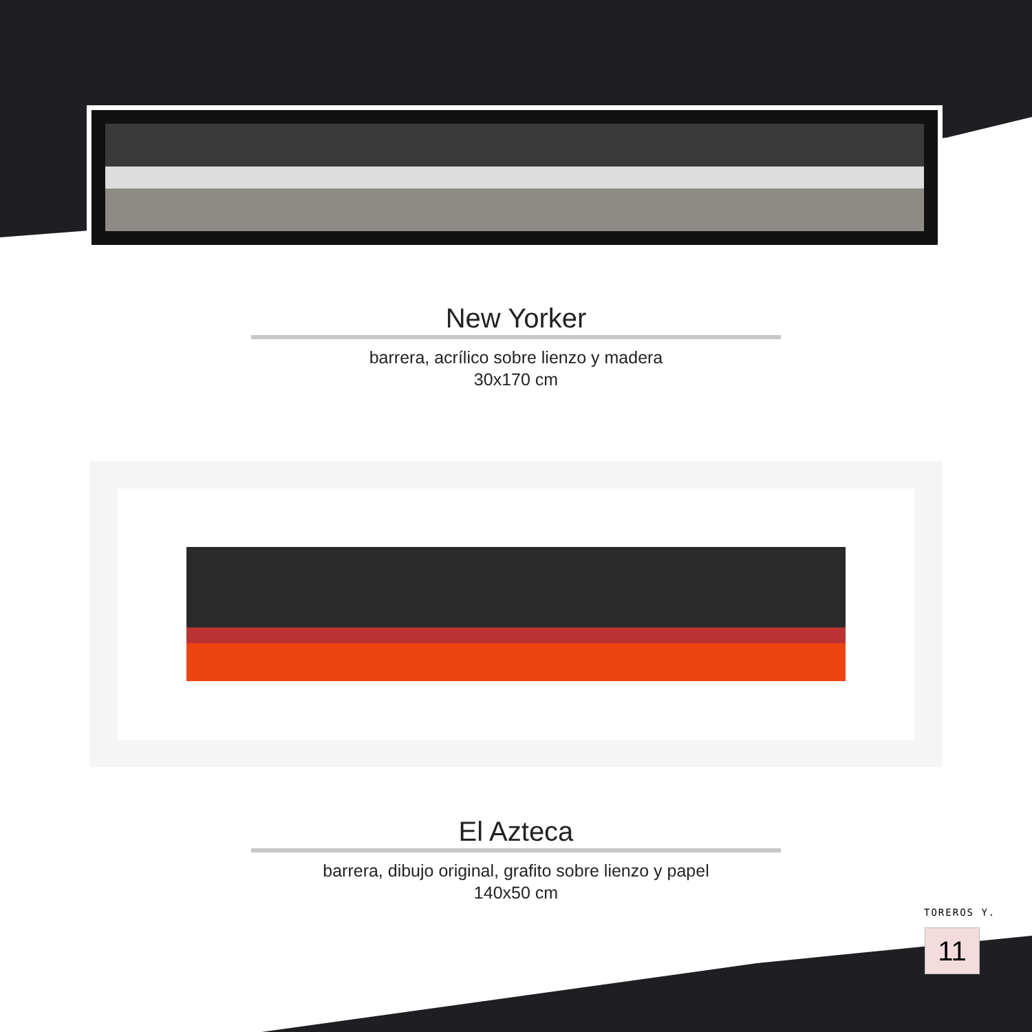New Yorker
barrera, acrílico sobre lienzo y madera
30x170 cm
El Azteca
barrera, dibujo original, grafito sobre lienzo y papel
140x50 cm
TOREROS Y.
11